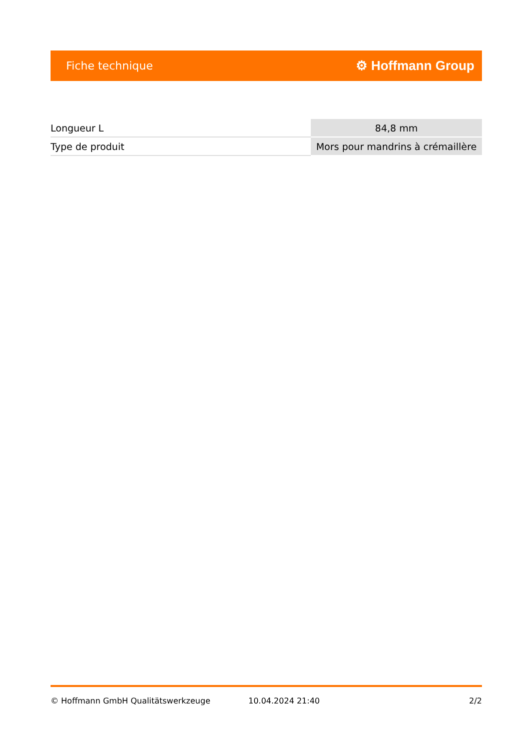Fiche technique ⚙ Hoffmann Group
| Longueur L | 84,8 mm |
| Type de produit | Mors pour mandrins à crémaillère |
© Hoffmann GmbH Qualitätswerkzeuge 10.04.2024 21:40 2/2